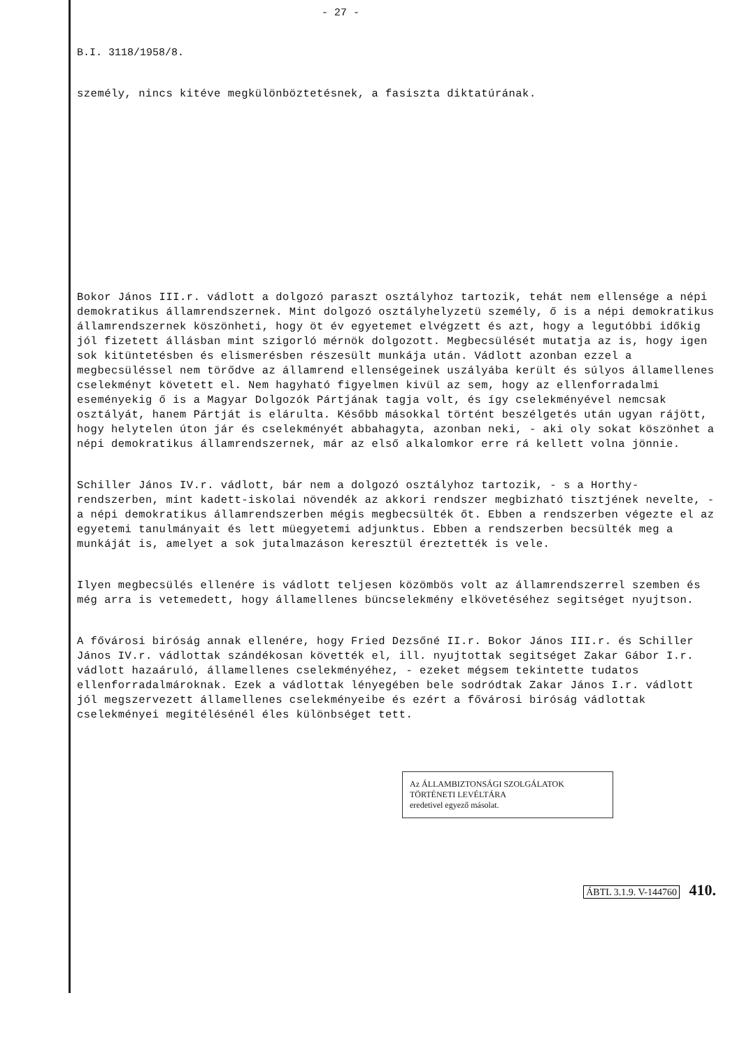- 27 -
B.I. 3118/1958/8.
személy, nincs kitéve megkülönböztetésnek, a fasiszta diktatúrának.
Bokor János III.r. vádlott a dolgozó paraszt osztályhoz tartozik, tehát nem ellensége a népi demokratikus államrendszernek. Mint dolgozó osztályhelyzetü személy, ő is a népi demokratikus államrendszernek köszönheti, hogy öt év egyetemet elvégzett és azt, hogy a legutóbbi időkig jól fizetett állásban mint szigorló mérnök dolgozott. Megbecsülését mutatja az is, hogy igen sok kitüntetésben és elismerésben részesült munkája után. Vádlott azonban ezzel a megbecsüléssel nem törődve az államrend ellenségeinek uszályába került és súlyos államellenes cselekményt követett el. Nem hagyható figyelmen kivül az sem, hogy az ellenforradalmi eseményekig ő is a Magyar Dolgozók Pártjának tagja volt, és így cselekményével nemcsak osztályát, hanem Pártját is elárulta. Később másokkal történt beszélgetés után ugyan rájött, hogy helytelen úton jár és cselekményét abbahagyta, azonban neki, - aki oly sokat köszönhet a népi demokratikus államrendszernek, már az első alkalomkor erre rá kellett volna jönnie.
Schiller János IV.r. vádlott, bár nem a dolgozó osztályhoz tartozik, - s a Horthy-rendszerben, mint kadett-iskolai növendék az akkori rendszer megbizható tisztjének nevelte, - a népi demokratikus államrendszerben mégis megbecsülték őt. Ebben a rendszerben végezte el az egyetemi tanulmányait és lett müegyetemi adjunktus. Ebben a rendszerben becsülték meg a munkáját is, amelyet a sok jutalmazáson keresztül éreztették is vele.
Ilyen megbecsülés ellenére is vádlott teljesen közömbös volt az államrendszerrel szemben és még arra is vetemedett, hogy államellenes büncselekmény elkövetéséhez segitséget nyujtson.
A fővárosi biróság annak ellenére, hogy Fried Dezsőné II.r. Bokor János III.r. és Schiller János IV.r. vádlottak szándékosan követték el, ill. nyujtottak segitséget Zakar Gábor I.r. vádlott hazaáruló, államellenes cselekményéhez, - ezeket mégsem tekintette tudatos ellenforradalmároknak. Ezek a vádlottak lényegében bele sodródtak Zakar János I.r. vádlott jól megszervezett államellenes cselekményeibe és ezért a fővárosi biróság vádlottak cselekményei megitélésénél éles különbséget tett.
Az ÁLLAMBIZTONSÁGI SZOLGÁLATOK TÖRTÉNETI LEVÉLTÁRA
eredetivel egyező másolat.
ÁBTL 3.1.9. V-144760 410.